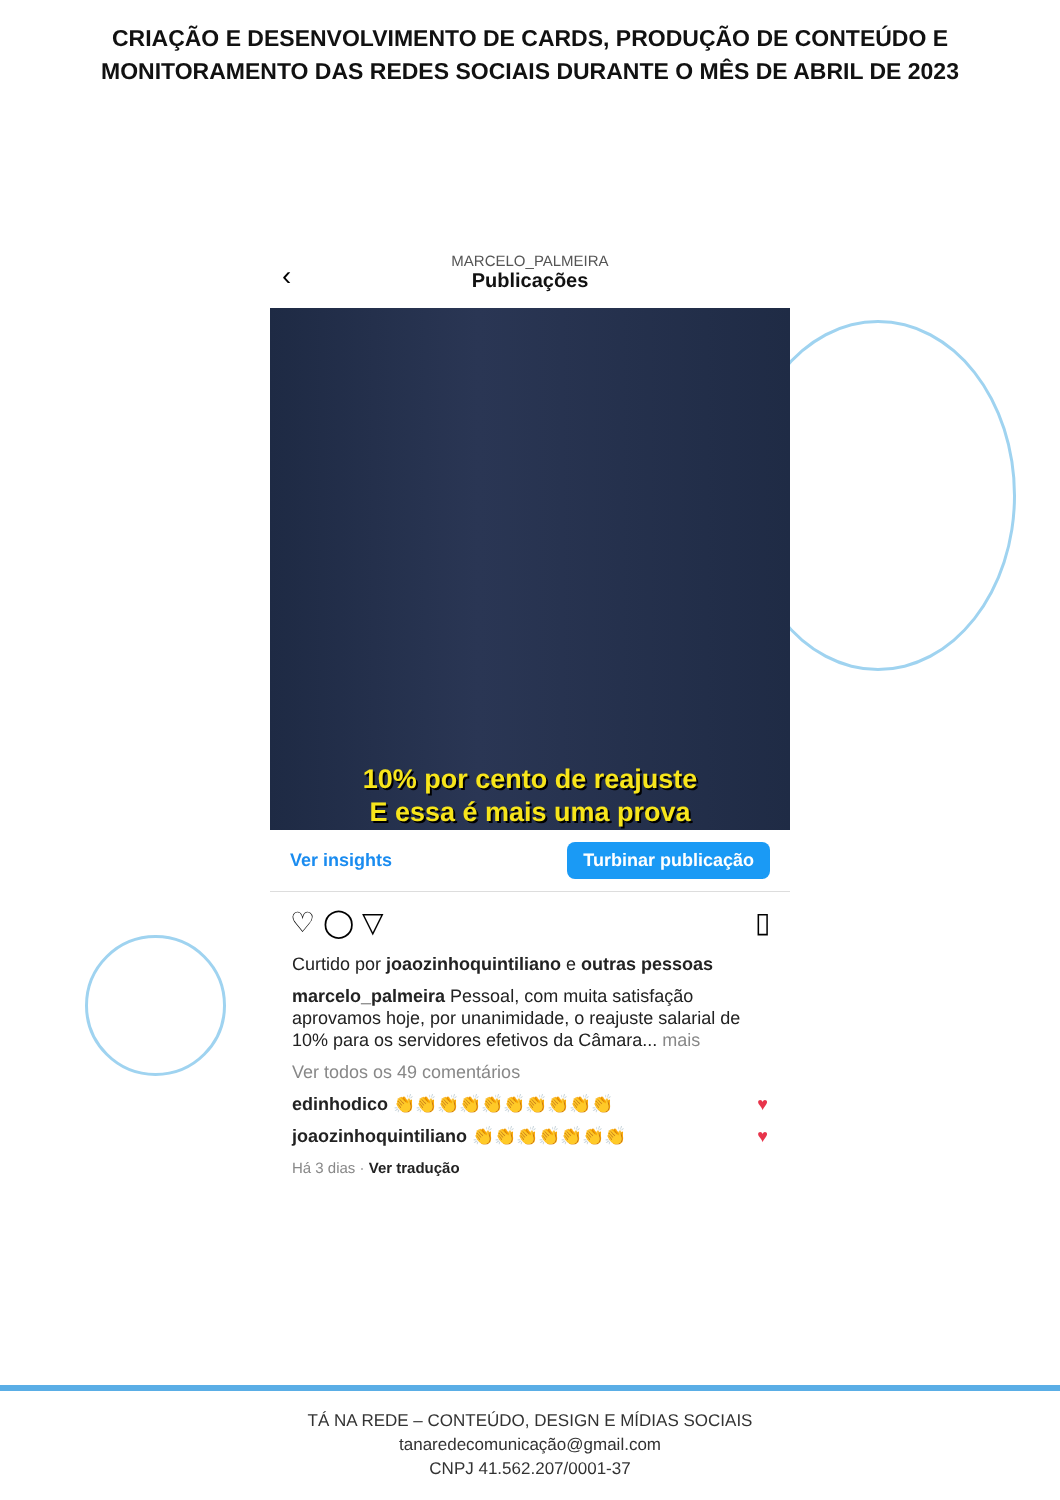CRIAÇÃO E DESENVOLVIMENTO DE CARDS, PRODUÇÃO DE CONTEÚDO E MONITORAMENTO DAS REDES SOCIAIS DURANTE O MÊS DE ABRIL DE 2023
‹
MARCELO_PALMEIRA
Publicações
10% por cento de reajuste
E essa é mais uma prova
Ver insights Turbinar publicação
♡ ◯ ▽ ▯
Curtido por joaozinhoquintiliano e outras pessoas
marcelo_palmeira Pessoal, com muita satisfação aprovamos hoje, por unanimidade, o reajuste salarial de 10% para os servidores efetivos da Câmara... mais
Ver todos os 49 comentários
edinhodico 👏👏👏👏👏👏👏👏👏👏 ♥
joaozinhoquintiliano 👏👏👏👏👏👏👏 ♥
Há 3 dias · Ver tradução
TÁ NA REDE – CONTEÚDO, DESIGN E MÍDIAS SOCIAIS
tanaredecomunicação@gmail.com
CNPJ 41.562.207/0001-37